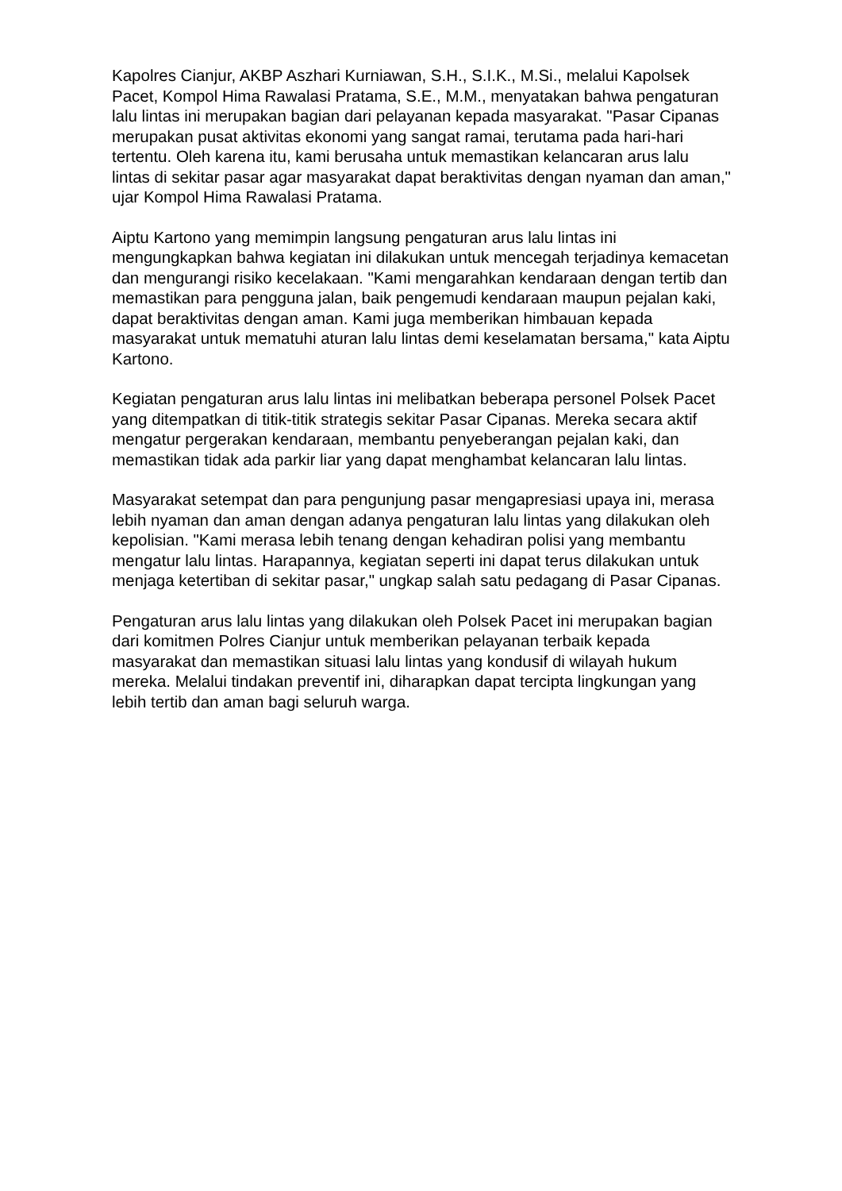Kapolres Cianjur, AKBP Aszhari Kurniawan, S.H., S.I.K., M.Si., melalui Kapolsek Pacet, Kompol Hima Rawalasi Pratama, S.E., M.M., menyatakan bahwa pengaturan lalu lintas ini merupakan bagian dari pelayanan kepada masyarakat. "Pasar Cipanas merupakan pusat aktivitas ekonomi yang sangat ramai, terutama pada hari-hari tertentu. Oleh karena itu, kami berusaha untuk memastikan kelancaran arus lalu lintas di sekitar pasar agar masyarakat dapat beraktivitas dengan nyaman dan aman," ujar Kompol Hima Rawalasi Pratama.
Aiptu Kartono yang memimpin langsung pengaturan arus lalu lintas ini mengungkapkan bahwa kegiatan ini dilakukan untuk mencegah terjadinya kemacetan dan mengurangi risiko kecelakaan. "Kami mengarahkan kendaraan dengan tertib dan memastikan para pengguna jalan, baik pengemudi kendaraan maupun pejalan kaki, dapat beraktivitas dengan aman. Kami juga memberikan himbauan kepada masyarakat untuk mematuhi aturan lalu lintas demi keselamatan bersama," kata Aiptu Kartono.
Kegiatan pengaturan arus lalu lintas ini melibatkan beberapa personel Polsek Pacet yang ditempatkan di titik-titik strategis sekitar Pasar Cipanas. Mereka secara aktif mengatur pergerakan kendaraan, membantu penyeberangan pejalan kaki, dan memastikan tidak ada parkir liar yang dapat menghambat kelancaran lalu lintas.
Masyarakat setempat dan para pengunjung pasar mengapresiasi upaya ini, merasa lebih nyaman dan aman dengan adanya pengaturan lalu lintas yang dilakukan oleh kepolisian. "Kami merasa lebih tenang dengan kehadiran polisi yang membantu mengatur lalu lintas. Harapannya, kegiatan seperti ini dapat terus dilakukan untuk menjaga ketertiban di sekitar pasar," ungkap salah satu pedagang di Pasar Cipanas.
Pengaturan arus lalu lintas yang dilakukan oleh Polsek Pacet ini merupakan bagian dari komitmen Polres Cianjur untuk memberikan pelayanan terbaik kepada masyarakat dan memastikan situasi lalu lintas yang kondusif di wilayah hukum mereka. Melalui tindakan preventif ini, diharapkan dapat tercipta lingkungan yang lebih tertib dan aman bagi seluruh warga.